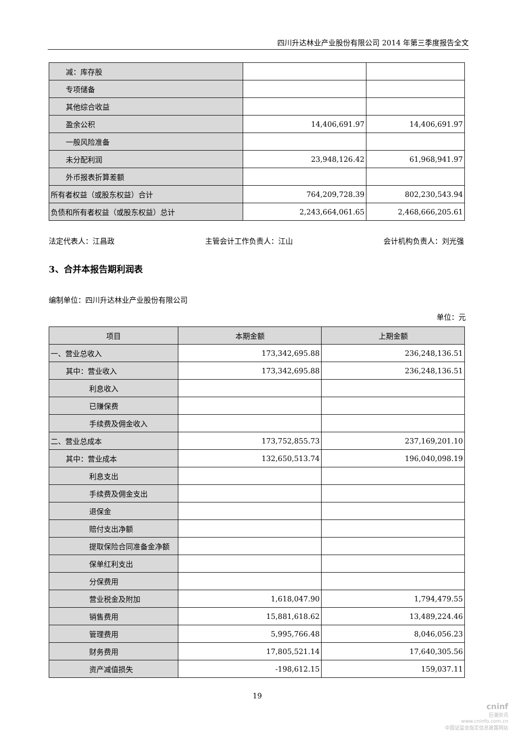四川升达林业产业股份有限公司 2014 年第三季度报告全文
| 减：库存股 | | |
| 专项储备 | | |
| 其他综合收益 | | |
| 盈余公积 | 14,406,691.97 | 14,406,691.97 |
| 一般风险准备 | | |
| 未分配利润 | 23,948,126.42 | 61,968,941.97 |
| 外币报表折算差额 | | |
| 所有者权益（或股东权益）合计 | 764,209,728.39 | 802,230,543.94 |
| 负债和所有者权益（或股东权益）总计 | 2,243,664,061.65 | 2,468,666,205.61 |
法定代表人：江昌政 主管会计工作负责人：江山 会计机构负责人：刘光强
3、合并本报告期利润表
编制单位：四川升达林业产业股份有限公司
单位：元
| 项目 | 本期金额 | 上期金额 |
| --- | --- | --- |
| 一、营业总收入 | 173,342,695.88 | 236,248,136.51 |
| 其中：营业收入 | 173,342,695.88 | 236,248,136.51 |
| 利息收入 | | |
| 已赚保费 | | |
| 手续费及佣金收入 | | |
| 二、营业总成本 | 173,752,855.73 | 237,169,201.10 |
| 其中：营业成本 | 132,650,513.74 | 196,040,098.19 |
| 利息支出 | | |
| 手续费及佣金支出 | | |
| 退保金 | | |
| 赔付支出净额 | | |
| 提取保险合同准备金净额 | | |
| 保单红利支出 | | |
| 分保费用 | | |
| 营业税金及附加 | 1,618,047.90 | 1,794,479.55 |
| 销售费用 | 15,881,618.62 | 13,489,224.46 |
| 管理费用 | 5,995,766.48 | 8,046,056.23 |
| 财务费用 | 17,805,521.14 | 17,640,305.56 |
| 资产减值损失 | -198,612.15 | 159,037.11 |
19
cninf
巨潮资讯
www.cninfo.com.cn
中国证监会指定信息披露网站